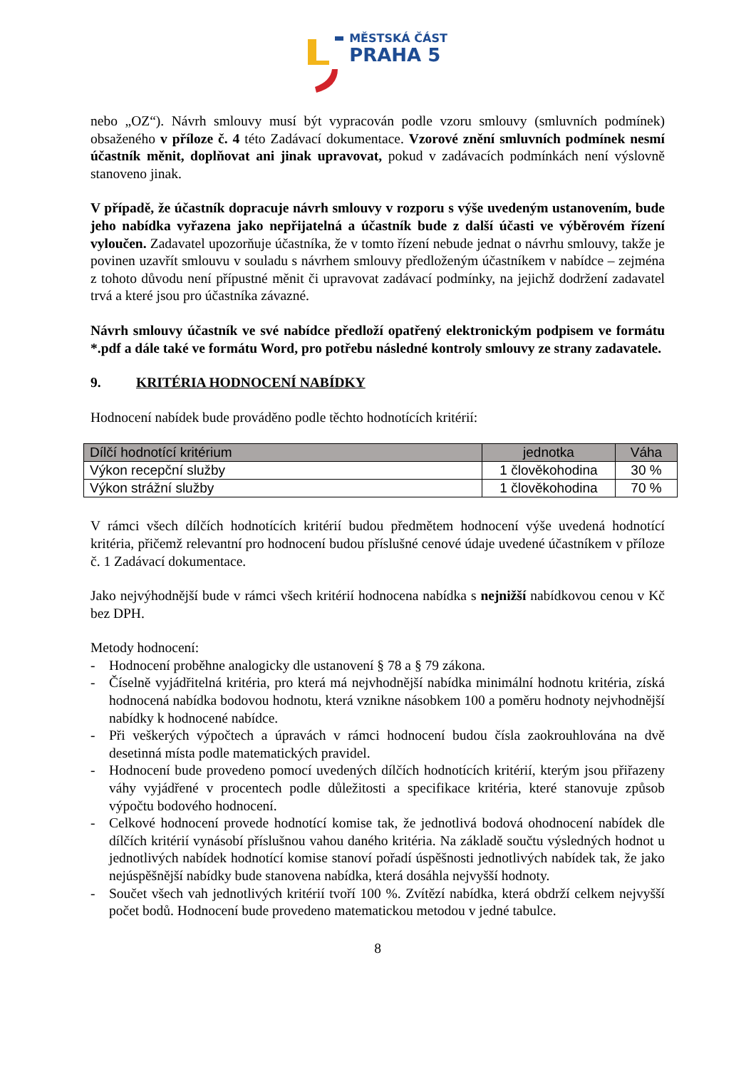MĚSTSKÁ ČÁST
PRAHA 5
nebo „OZ“). Návrh smlouvy musí být vypracován podle vzoru smlouvy (smluvních podmínek) obsaženého v příloze č. 4 této Zadávací dokumentace. Vzorové znění smluvních podmínek nesmí účastník měnit, doplňovat ani jinak upravovat, pokud v zadávacích podmínkách není výslovně stanoveno jinak.
V případě, že účastník dopracuje návrh smlouvy v rozporu s výše uvedeným ustanovením, bude jeho nabídka vyřazena jako nepřijatelná a účastník bude z další účasti ve výběrovém řízení vyloučen. Zadavatel upozorňuje účastníka, že v tomto řízení nebude jednat o návrhu smlouvy, takže je povinen uzavřít smlouvu v souladu s návrhem smlouvy předloženým účastníkem v nabídce – zejména z tohoto důvodu není přípustné měnit či upravovat zadávací podmínky, na jejichž dodržení zadavatel trvá a které jsou pro účastníka závazné.
Návrh smlouvy účastník ve své nabídce předloží opatřený elektronickým podpisem ve formátu *.pdf a dále také ve formátu Word, pro potřebu následné kontroly smlouvy ze strany zadavatele.
9. KRITÉRIA HODNOCENÍ NABÍDKY
Hodnocení nabídek bude prováděno podle těchto hodnotících kritérií:
| Dílčí hodnotící kritérium | jednotka | Váha |
| --- | --- | --- |
| Výkon recepční služby | 1 člověkohodina | 30 % |
| Výkon strážní služby | 1 člověkohodina | 70 % |
V rámci všech dílčích hodnotících kritérií budou předmětem hodnocení výše uvedená hodnotící kritéria, přičemž relevantní pro hodnocení budou příslušné cenové údaje uvedené účastníkem v příloze č. 1 Zadávací dokumentace.
Jako nejvýhodnější bude v rámci všech kritérií hodnocena nabídka s nejnižší nabídkovou cenou v Kč bez DPH.
Metody hodnocení:
- Hodnocení proběhne analogicky dle ustanovení § 78 a § 79 zákona.
- Číselně vyjádřitelná kritéria, pro která má nejvhodnější nabídka minimální hodnotu kritéria, získá hodnocená nabídka bodovou hodnotu, která vznikne násobkem 100 a poměru hodnoty nejvhodnější nabídky k hodnocené nabídce.
- Při veškerých výpočtech a úpravách v rámci hodnocení budou čísla zaokrouhlována na dvě desetinná místa podle matematických pravidel.
- Hodnocení bude provedeno pomocí uvedených dílčích hodnotících kritérií, kterým jsou přiřazeny váhy vyjádřené v procentech podle důležitosti a specifikace kritéria, které stanovuje způsob výpočtu bodového hodnocení.
- Celkové hodnocení provede hodnotící komise tak, že jednotlivá bodová ohodnocení nabídek dle dílčích kritérií vynásobí příslušnou vahou daného kritéria. Na základě součtu výsledných hodnot u jednotlivých nabídek hodnotící komise stanoví pořadí úspěšnosti jednotlivých nabídek tak, že jako nejúspěšnější nabídky bude stanovena nabídka, která dosáhla nejvyšší hodnoty.
- Součet všech vah jednotlivých kritérií tvoří 100 %. Zvítězí nabídka, která obdrží celkem nejvyšší počet bodů. Hodnocení bude provedeno matematickou metodou v jedné tabulce.
8